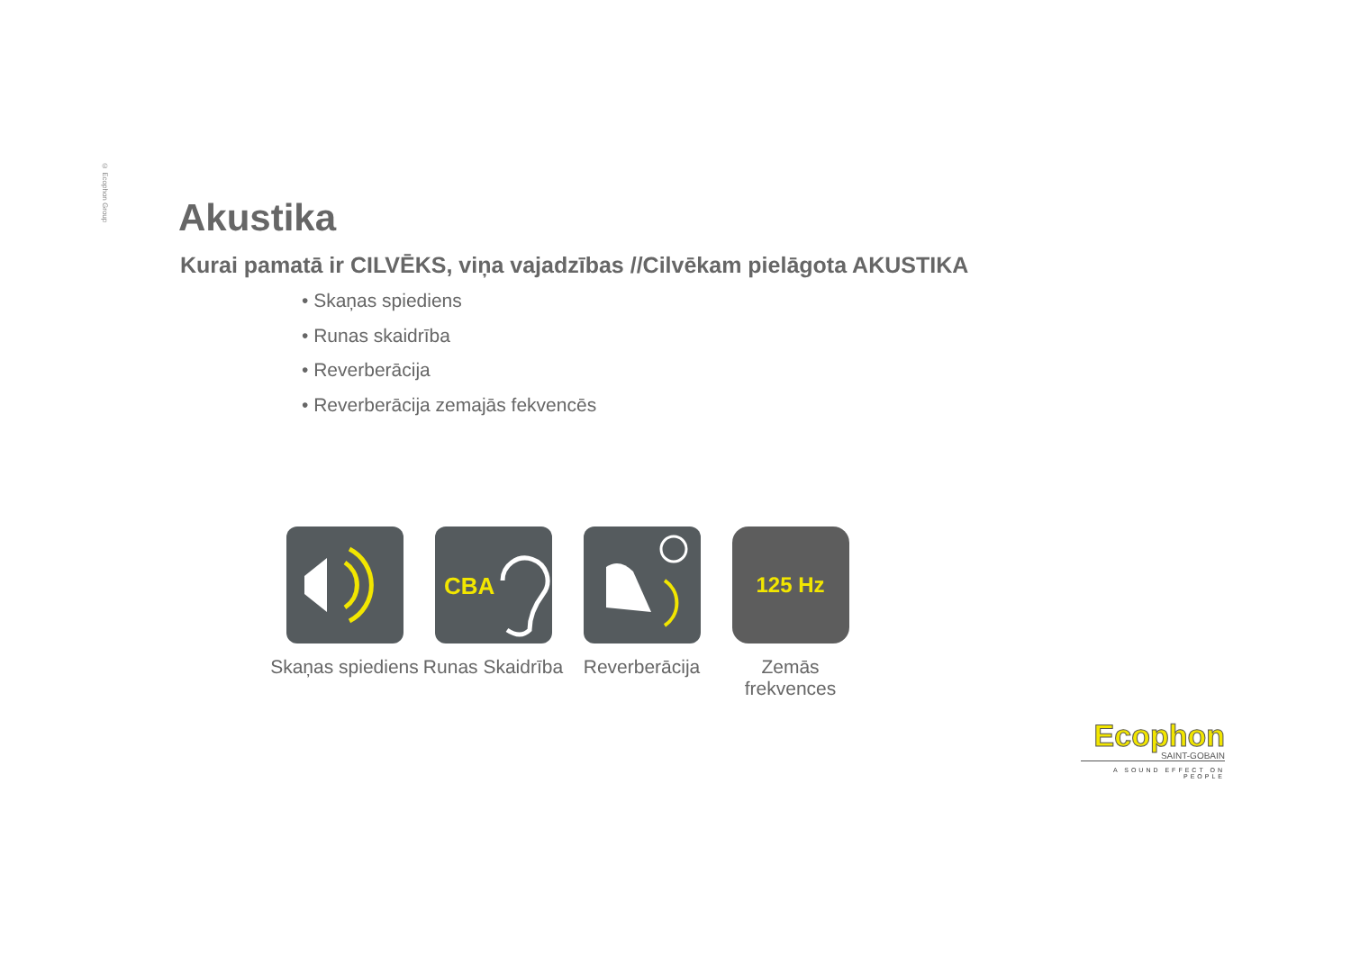© Ecophon Group
Akustika
Kurai pamatā ir CILVĒKS, viņa vajadzības //Cilvēkam pielāgota AKUSTIKA
• Skaņas spiediens
• Runas skaidrība
• Reverberācija
• Reverberācija zemajās fekvencēs
Skaņas spiediens
CBA
Runas Skaidrība
Reverberācija
125 Hz
Zemās frekvences
Ecophon
SAINT-GOBAIN
A SOUND EFFECT ON PEOPLE